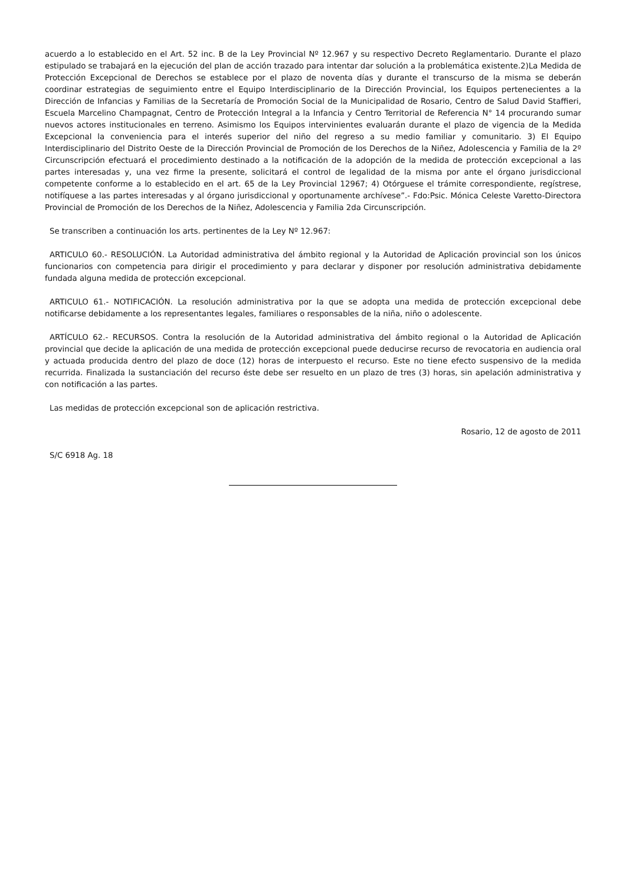acuerdo a lo establecido en el Art. 52 inc. B de la Ley Provincial Nº 12.967 y su respectivo Decreto Reglamentario. Durante el plazo estipulado se trabajará en la ejecución del plan de acción trazado para intentar dar solución a la problemática existente.2)La Medida de Protección Excepcional de Derechos se establece por el plazo de noventa días y durante el transcurso de la misma se deberán coordinar estrategias de seguimiento entre el Equipo Interdisciplinario de la Dirección Provincial, los Equipos pertenecientes a la Dirección de Infancias y Familias de la Secretaría de Promoción Social de la Municipalidad de Rosario, Centro de Salud David Staffieri, Escuela Marcelino Champagnat, Centro de Protección Integral a la Infancia y Centro Territorial de Referencia N° 14 procurando sumar nuevos actores institucionales en terreno. Asimismo los Equipos intervinientes evaluarán durante el plazo de vigencia de la Medida Excepcional la conveniencia para el interés superior del niño del regreso a su medio familiar y comunitario. 3) El Equipo Interdisciplinario del Distrito Oeste de la Dirección Provincial de Promoción de los Derechos de la Niñez, Adolescencia y Familia de la 2º Circunscripción efectuará el procedimiento destinado a la notificación de la adopción de la medida de protección excepcional a las partes interesadas y, una vez firme la presente, solicitará el control de legalidad de la misma por ante el órgano jurisdiccional competente conforme a lo establecido en el art. 65 de la Ley Provincial 12967; 4) Otórguese el trámite correspondiente, regístrese, notifíquese a las partes interesadas y al órgano jurisdiccional y oportunamente archívese”.- Fdo:Psic. Mónica Celeste Varetto-Directora Provincial de Promoción de los Derechos de la Niñez, Adolescencia y Familia 2da Circunscripción.
Se transcriben a continuación los arts. pertinentes de la Ley Nº 12.967:
ARTICULO 60.- RESOLUCIÓN. La Autoridad administrativa del ámbito regional y la Autoridad de Aplicación provincial son los únicos funcionarios con competencia para dirigir el procedimiento y para declarar y disponer por resolución administrativa debidamente fundada alguna medida de protección excepcional.
ARTICULO 61.- NOTIFICACIÓN. La resolución administrativa por la que se adopta una medida de protección excepcional debe notificarse debidamente a los representantes legales, familiares o responsables de la niña, niño o adolescente.
ARTÍCULO 62.- RECURSOS. Contra la resolución de la Autoridad administrativa del ámbito regional o la Autoridad de Aplicación provincial que decide la aplicación de una medida de protección excepcional puede deducirse recurso de revocatoria en audiencia oral y actuada producida dentro del plazo de doce (12) horas de interpuesto el recurso. Este no tiene efecto suspensivo de la medida recurrida. Finalizada la sustanciación del recurso éste debe ser resuelto en un plazo de tres (3) horas, sin apelación administrativa y con notificación a las partes.
Las medidas de protección excepcional son de aplicación restrictiva.
Rosario, 12 de agosto de 2011
S/C 6918 Ag. 18